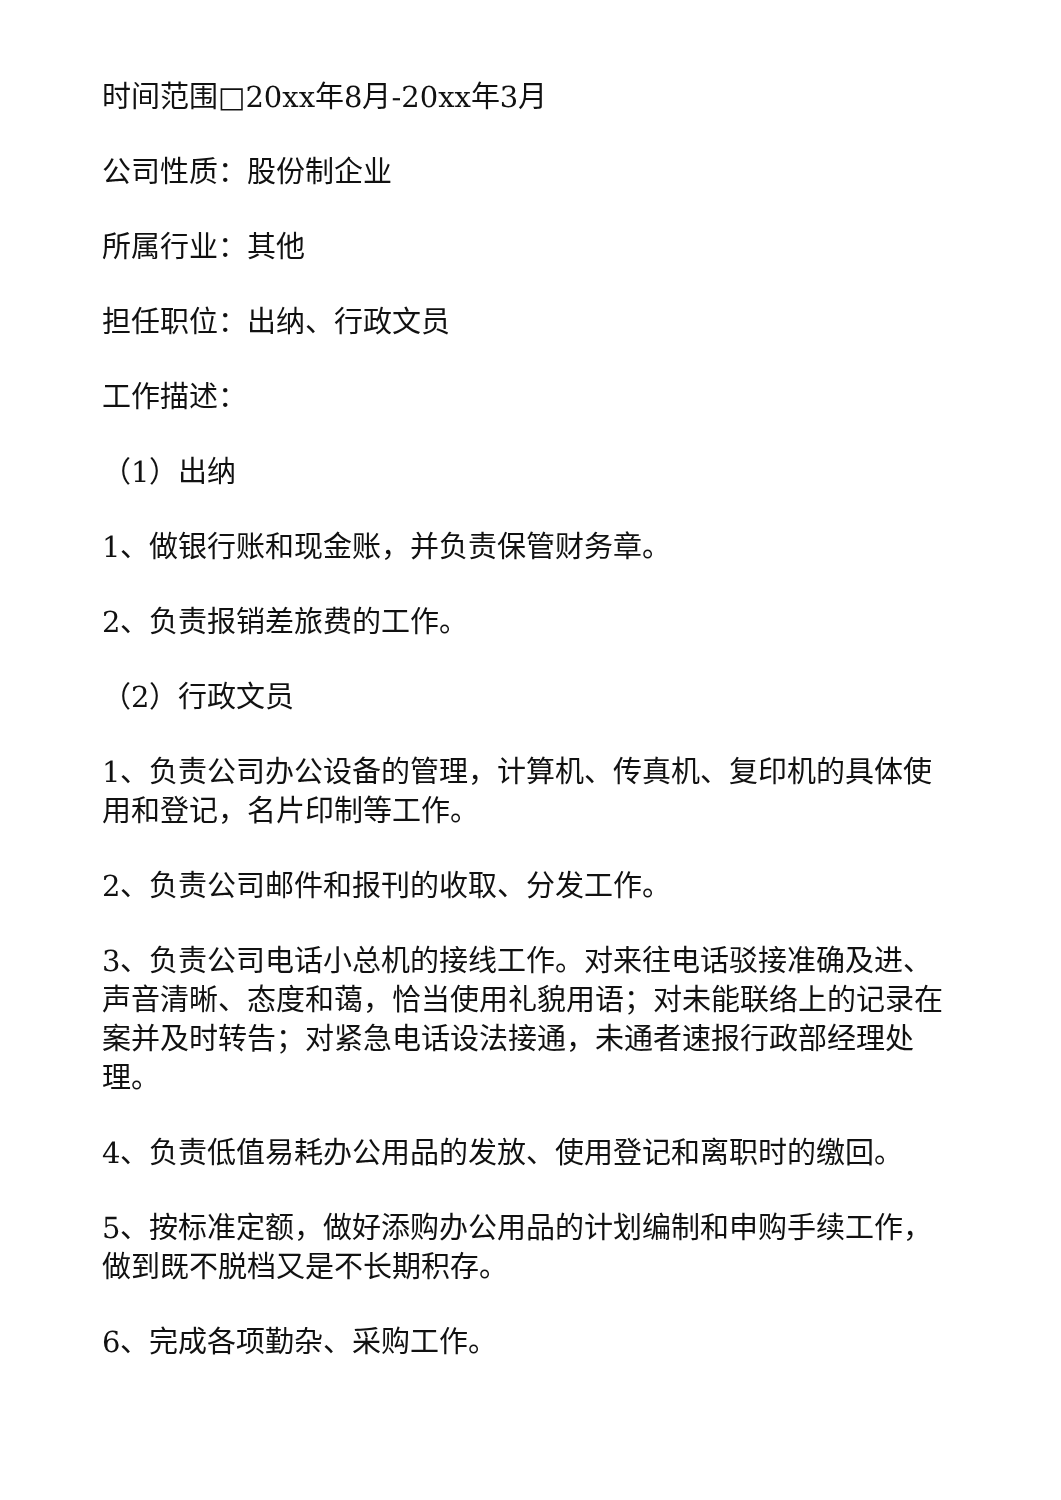时间范围□20xx年8月-20xx年3月
公司性质：股份制企业
所属行业：其他
担任职位：出纳、行政文员
工作描述：
（1）出纳
1、做银行账和现金账，并负责保管财务章。
2、负责报销差旅费的工作。
（2）行政文员
1、负责公司办公设备的管理，计算机、传真机、复印机的具体使用和登记，名片印制等工作。
2、负责公司邮件和报刊的收取、分发工作。
3、负责公司电话小总机的接线工作。对来往电话驳接准确及进、声音清晰、态度和蔼，恰当使用礼貌用语；对未能联络上的记录在案并及时转告；对紧急电话设法接通，未通者速报行政部经理处理。
4、负责低值易耗办公用品的发放、使用登记和离职时的缴回。
5、按标准定额，做好添购办公用品的计划编制和申购手续工作，做到既不脱档又是不长期积存。
6、完成各项勤杂、采购工作。